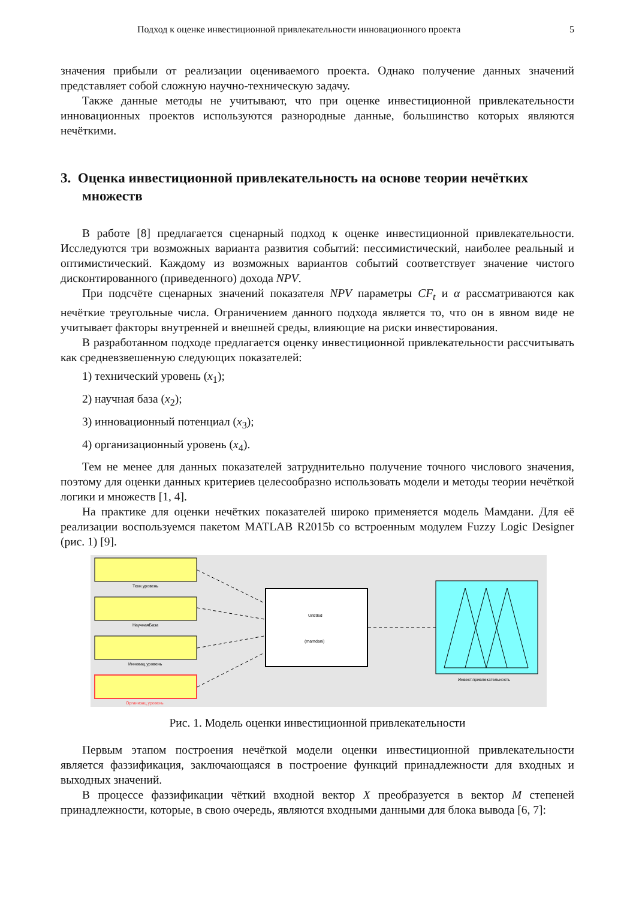Подход к оценке инвестиционной привлекательности инновационного проекта 5
значения прибыли от реализации оцениваемого проекта. Однако получение данных значений представляет собой сложную научно-техническую задачу.
Также данные методы не учитывают, что при оценке инвестиционной привлекательности инновационных проектов используются разнородные данные, большинство которых являются нечёткими.
3. Оценка инвестиционной привлекательность на основе теории нечётких множеств
В работе [8] предлагается сценарный подход к оценке инвестиционной привлекательности. Исследуются три возможных варианта развития событий: пессимистический, наиболее реальный и оптимистический. Каждому из возможных вариантов событий соответствует значение чистого дисконтированного (приведенного) дохода NPV.
При подсчёте сценарных значений показателя NPV параметры CF<sub>t</sub> и α рассматриваются как нечёткие треугольные числа. Ограничением данного подхода является то, что он в явном виде не учитывает факторы внутренней и внешней среды, влияющие на риски инвестирования.
В разработанном подходе предлагается оценку инвестиционной привлекательности рассчитывать как средневзвешенную следующих показателей:
1) технический уровень (x<sub>1</sub>);
2) научная база (x<sub>2</sub>);
3) инновационный потенциал (x<sub>3</sub>);
4) организационный уровень (x<sub>4</sub>).
Тем не менее для данных показателей затруднительно получение точного числового значения, поэтому для оценки данных критериев целесообразно использовать модели и методы теории нечёткой логики и множеств [1, 4].
На практике для оценки нечётких показателей широко применяется модель Мамдани. Для её реализации воспользуемся пакетом MATLAB R2015b со встроенным модулем Fuzzy Logic Designer (рис. 1) [9].
Техн.уровень
НаучнаяБаза
Инновац.уровень
Организац.уровень
Untitled
(mamdani)
Инвест.привлекательность
Рис. 1. Модель оценки инвестиционной привлекательности
Первым этапом построения нечёткой модели оценки инвестиционной привлекательности является фаззификация, заключающаяся в построение функций принадлежности для входных и выходных значений.
В процессе фаззификации чёткий входной вектор X преобразуется в вектор M степеней принадлежности, которые, в свою очередь, являются входными данными для блока вывода [6, 7]: